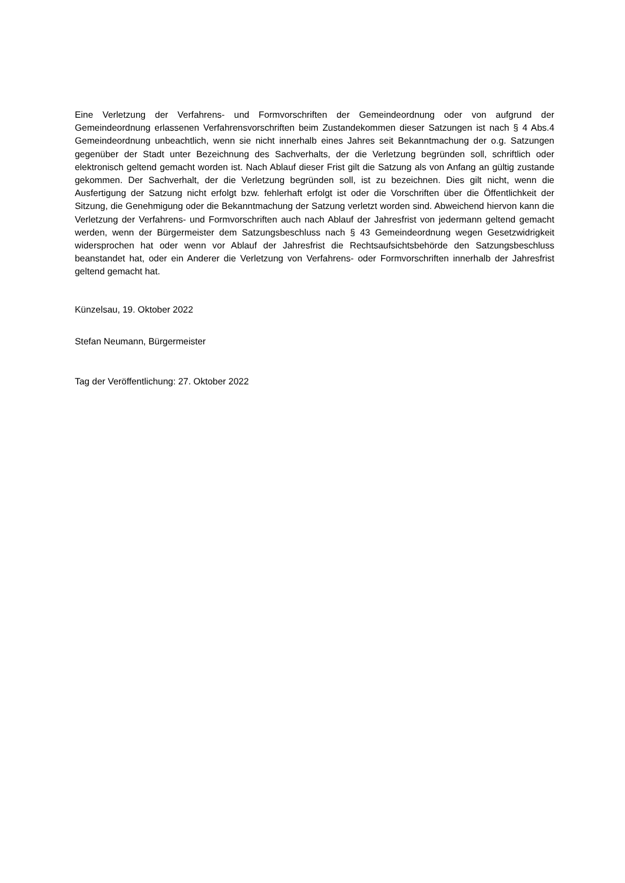Eine Verletzung der Verfahrens- und Formvorschriften der Gemeindeordnung oder von aufgrund der Gemeindeordnung erlassenen Verfahrensvorschriften beim Zustandekommen dieser Satzungen ist nach § 4 Abs.4 Gemeindeordnung unbeachtlich, wenn sie nicht innerhalb eines Jahres seit Bekanntmachung der o.g. Satzungen gegenüber der Stadt unter Bezeichnung des Sachverhalts, der die Verletzung begründen soll, schriftlich oder elektronisch geltend gemacht worden ist. Nach Ablauf dieser Frist gilt die Satzung als von Anfang an gültig zustande gekommen. Der Sachverhalt, der die Verletzung begründen soll, ist zu bezeichnen. Dies gilt nicht, wenn die Ausfertigung der Satzung nicht erfolgt bzw. fehlerhaft erfolgt ist oder die Vorschriften über die Öffentlichkeit der Sitzung, die Genehmigung oder die Bekanntmachung der Satzung verletzt worden sind. Abweichend hiervon kann die Verletzung der Verfahrens- und Formvorschriften auch nach Ablauf der Jahresfrist von jedermann geltend gemacht werden, wenn der Bürgermeister dem Satzungsbeschluss nach § 43 Gemeindeordnung wegen Gesetzwidrigkeit widersprochen hat oder wenn vor Ablauf der Jahresfrist die Rechtsaufsichtsbehörde den Satzungsbeschluss beanstandet hat, oder ein Anderer die Verletzung von Verfahrens- oder Formvorschriften innerhalb der Jahresfrist geltend gemacht hat.
Künzelsau, 19. Oktober 2022
Stefan Neumann, Bürgermeister
Tag der Veröffentlichung: 27. Oktober 2022